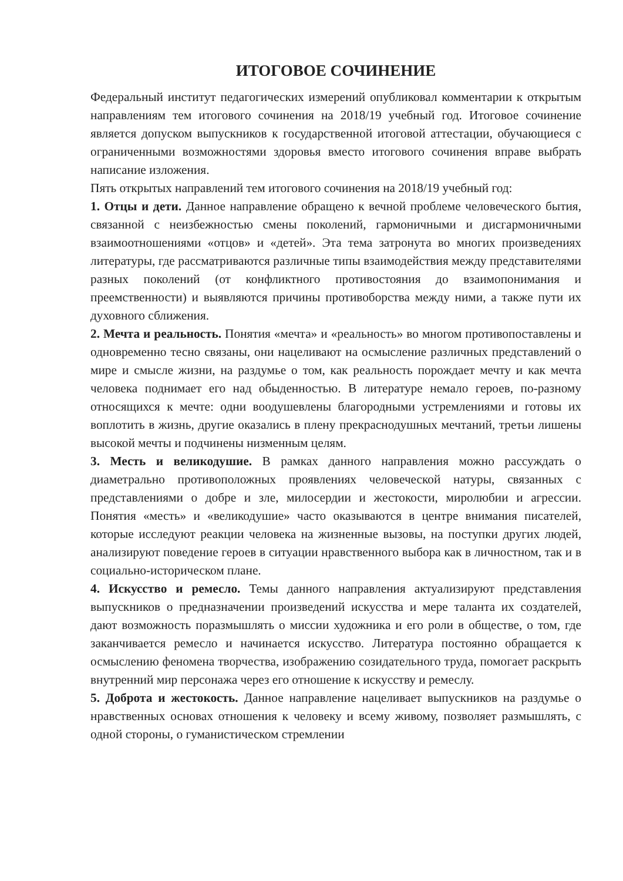ИТОГОВОЕ СОЧИНЕНИЕ
Федеральный институт педагогических измерений опубликовал комментарии к открытым направлениям тем итогового сочинения на 2018/19 учебный год. Итоговое сочинение является допуском выпускников к государственной итоговой аттестации, обучающиеся с ограниченными возможностями здоровья вместо итогового сочинения вправе выбрать написание изложения.
Пять открытых направлений тем итогового сочинения на 2018/19 учебный год:
1. Отцы и дети. Данное направление обращено к вечной проблеме человеческого бытия, связанной с неизбежностью смены поколений, гармоничными и дисгармоничными взаимоотношениями «отцов» и «детей». Эта тема затронута во многих произведениях литературы, где рассматриваются различные типы взаимодействия между представителями разных поколений (от конфликтного противостояния до взаимопонимания и преемственности) и выявляются причины противоборства между ними, а также пути их духовного сближения.
2. Мечта и реальность. Понятия «мечта» и «реальность» во многом противопоставлены и одновременно тесно связаны, они нацеливают на осмысление различных представлений о мире и смысле жизни, на раздумье о том, как реальность порождает мечту и как мечта человека поднимает его над обыденностью. В литературе немало героев, по-разному относящихся к мечте: одни воодушевлены благородными устремлениями и готовы их воплотить в жизнь, другие оказались в плену прекраснодушных мечтаний, третьи лишены высокой мечты и подчинены низменным целям.
3. Месть и великодушие. В рамках данного направления можно рассуждать о диаметрально противоположных проявлениях человеческой натуры, связанных с представлениями о добре и зле, милосердии и жестокости, миролюбии и агрессии. Понятия «месть» и «великодушие» часто оказываются в центре внимания писателей, которые исследуют реакции человека на жизненные вызовы, на поступки других людей, анализируют поведение героев в ситуации нравственного выбора как в личностном, так и в социально-историческом плане.
4. Искусство и ремесло. Темы данного направления актуализируют представления выпускников о предназначении произведений искусства и мере таланта их создателей, дают возможность поразмышлять о миссии художника и его роли в обществе, о том, где заканчивается ремесло и начинается искусство. Литература постоянно обращается к осмыслению феномена творчества, изображению созидательного труда, помогает раскрыть внутренний мир персонажа через его отношение к искусству и ремеслу.
5. Доброта и жестокость. Данное направление нацеливает выпускников на раздумье о нравственных основах отношения к человеку и всему живому, позволяет размышлять, с одной стороны, о гуманистическом стремлении